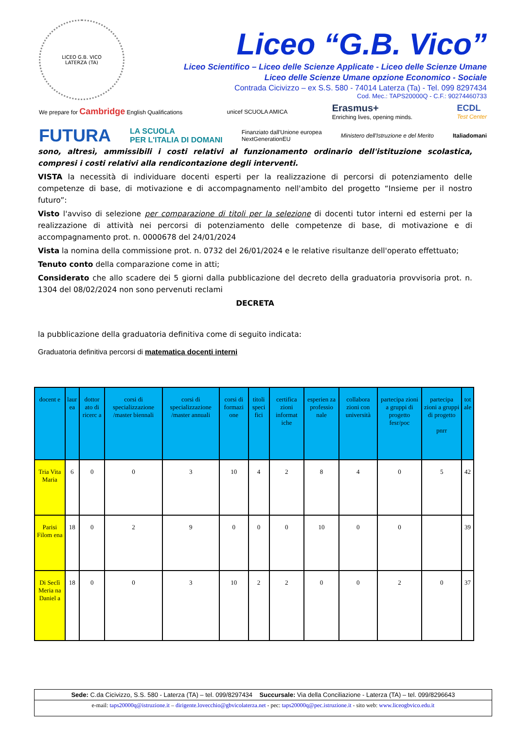LICEO G.B. VICO
LATERZA (TA)
Liceo “G.B. Vico”
Liceo Scientifico – Liceo delle Scienze Applicate - Liceo delle Scienze Umane
Liceo delle Scienze Umane opzione Economico - Sociale
Contrada Cicivizzo – ex S.S. 580 - 74014 Laterza (Ta) - Tel. 099 8297434
Cod. Mec.: TAPS20000Q - C.F.: 90274460733
We prepare for Cambridge English Qualifications unicef SCUOLA AMICA Erasmus+
Enriching lives, opening minds. ECDL
Test Center
FUTURA LA SCUOLA
PER L'ITALIA DI DOMANI Finanziato dall'Unione europea
NextGenerationEU Ministero dell'Istruzione e del Merito Italiadomani
sono, altresì, ammissibili i costi relativi al funzionamento ordinario dell'istituzione scolastica, compresi i costi relativi alla rendicontazione degli interventi.
VISTA la necessità di individuare docenti esperti per la realizzazione di percorsi di potenziamento delle competenze di base, di motivazione e di accompagnamento nell'ambito del progetto “Insieme per il nostro futuro”:
Visto l'avviso di selezione per comparazione di titoli per la selezione di docenti tutor interni ed esterni per la realizzazione di attività nei percorsi di potenziamento delle competenze di base, di motivazione e di accompagnamento prot. n. 0000678 del 24/01/2024
Vista la nomina della commissione prot. n. 0732 del 26/01/2024 e le relative risultanze dell'operato effettuato;
Tenuto conto della comparazione come in atti;
Considerato che allo scadere dei 5 giorni dalla pubblicazione del decreto della graduatoria provvisoria prot. n. 1304 del 08/02/2024 non sono pervenuti reclami
DECRETA
la pubblicazione della graduatoria definitiva come di seguito indicata:
Graduatoria definitiva percorsi di matematica docenti interni
| docent e | laur ea | dottor ato di ricerc a | corsi di specializzazione /master biennali | corsi di specializzazione /master annuali | corsi di formazi one | titoli speci fici | certifica zioni informat iche | esperien za professio nale | collabora zioni con università | partecipa zioni a gruppi di progetto fesr/poc | partecipa zioni a gruppi di progetto pnrr | tot ale |
| --- | --- | --- | --- | --- | --- | --- | --- | --- | --- | --- | --- | --- |
| Tria Vita Maria | 6 | 0 | 0 | 3 | 10 | 4 | 2 | 8 | 4 | 0 | 5 | 42 |
| Parisi Filom ena | 18 | 0 | 2 | 9 | 0 | 0 | 0 | 10 | 0 | 0 | | 39 |
| Di Seclì Meria na Daniel a | 18 | 0 | 0 | 3 | 10 | 2 | 2 | 0 | 0 | 2 | 0 | 37 |
Sede: C.da Cicivizzo, S.S. 580 - Laterza (TA) – tel. 099/8297434 Succursale: Via della Conciliazione - Laterza (TA) – tel. 099/8296643
e-mail: taps20000q@istruzione.it – dirigente.lovecchio@gbvicolaterza.net - pec: taps20000q@pec.istruzione.it - sito web: www.liceogbvico.edu.it